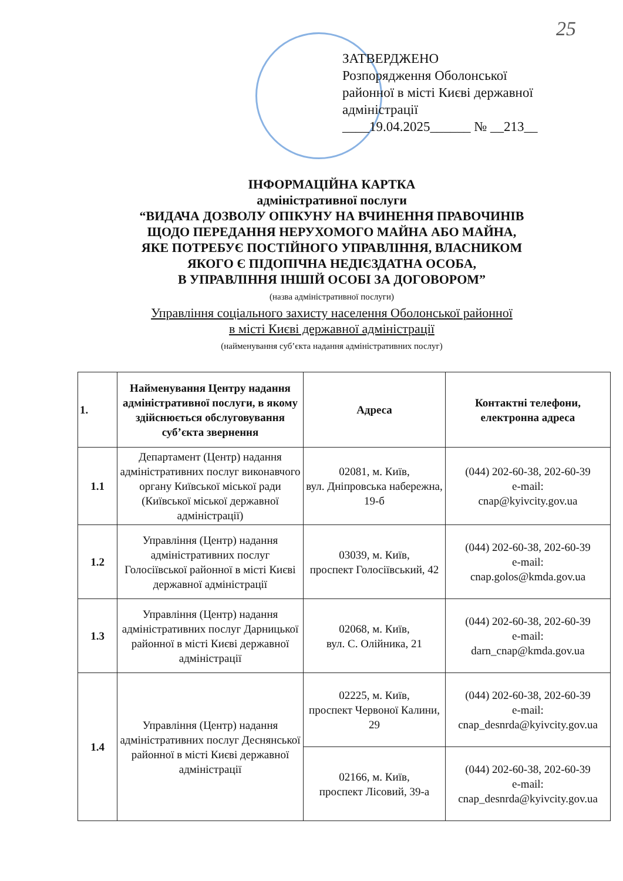25
ЗАТВЕРДЖЕНО
Розпорядження Оболонської
районної в місті Києві державної
адміністрації
____19.04.2025______ № __213__
ІНФОРМАЦІЙНА КАРТКА
адміністративної послуги
“ВИДАЧА ДОЗВОЛУ ОПІКУНУ НА ВЧИНЕННЯ ПРАВОЧИНІВ
ЩОДО ПЕРЕДАННЯ НЕРУХОМОГО МАЙНА АБО МАЙНА,
ЯКЕ ПОТРЕБУЄ ПОСТІЙНОГО УПРАВЛІННЯ, ВЛАСНИКОМ
ЯКОГО Є ПІДОПІЧНА НЕДІЄЗДАТНА ОСОБА,
В УПРАВЛІННЯ ІНШІЙ ОСОБІ ЗА ДОГОВОРОМ”
(назва адміністративної послуги)
Управління соціального захисту населення Оболонської районної
в місті Києві державної адміністрації
(найменування суб’єкта надання адміністративних послуг)
| 1. | Найменування Центру надання адміністративної послуги, в якому здійснюється обслуговування суб’єкта звернення | Адреса | Контактні телефони, електронна адреса |
| --- | --- | --- | --- |
| 1.1 | Департамент (Центр) надання адміністративних послуг виконавчого органу Київської міської ради (Київської міської державної адміністрації) | 02081, м. Київ, вул. Дніпровська набережна, 19-б | (044) 202-60-38, 202-60-39 e-mail: cnap@kyivcity.gov.ua |
| 1.2 | Управління (Центр) надання адміністративних послуг Голосіївської районної в місті Києві державної адміністрації | 03039, м. Київ, проспект Голосіївський, 42 | (044) 202-60-38, 202-60-39 e-mail: cnap.golos@kmda.gov.ua |
| 1.3 | Управління (Центр) надання адміністративних послуг Дарницької районної в місті Києві державної адміністрації | 02068, м. Київ, вул. С. Олійника, 21 | (044) 202-60-38, 202-60-39 e-mail: darn_cnap@kmda.gov.ua |
| 1.4 | Управління (Центр) надання адміністративних послуг Деснянської районної в місті Києві державної адміністрації | 02225, м. Київ, проспект Червоної Калини, 29 | (044) 202-60-38, 202-60-39 e-mail: cnap_desnrda@kyivcity.gov.ua |
| | | 02166, м. Київ, проспект Лісовий, 39-а | (044) 202-60-38, 202-60-39 e-mail: cnap_desnrda@kyivcity.gov.ua |